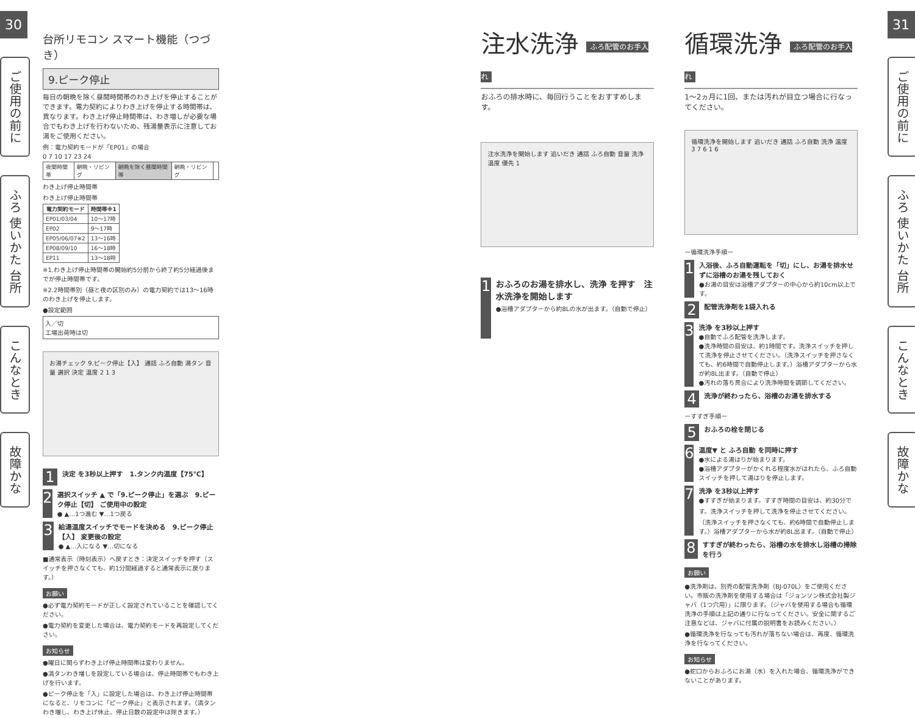30
ご使用の前に
ふろ 使いかた 台所
こんなとき
故障かな
台所リモコン スマート機能（つづき）
9.ピーク停止
毎日の朝晩を除く昼間時間帯のわき上げを停止することができます。電力契約によりわき上げを停止する時間帯は、異なります。わき上げ停止時間帯は、わき増しが必要な場合でもわき上げを行わないため、残湯量表示に注意してお湯をご使用ください。
例：電力契約モードが「EP01」の場合
0 7 10 17 23 24
| 夜間時間帯 | 朝晩・リビング | 朝晩を除く昼間時間帯 | 朝晩・リビング | |
わき上げ停止時間帯
わき上げ停止時間帯
| 電力契約モード | 時間帯※1 |
| --- | --- |
| EP01/03/04 | 10〜17時 |
| EP02 | 9〜17時 |
| EP05/06/07※2 | 13〜16時 |
| EP08/09/10 | 16〜18時 |
| EP11 | 13〜18時 |
※1.わき上げ停止時間帯の開始約5分前から終了約5分経過後までが停止時間帯です。
※2.2時間帯別（昼と夜の区別のみ）の電力契約では13〜16時のわき上げを停止します。
●設定範囲
入／切
工場出荷時は切
お湯チェック 9.ピーク停止【入】 通話 ふろ自動 湯タン 音量 選択 決定 温度 2 1 3
1
決定 を3秒以上押す　1.タンク内温度【75℃】
2
選択スイッチ ▲ で「9.ピーク停止」を選ぶ　9.ピーク停止【切】 ご使用中の設定
● ▲…1つ進む ▼…1つ戻る
3
給湯温度スイッチでモードを決める　9.ピーク停止【入】 変更後の設定
● ▲…入になる ▼…切になる
■通常表示（時刻表示）へ戻すとき：決定スイッチを押す（スイッチを押さなくても、約1分間経過すると通常表示に戻ります。）
お願い
●必ず電力契約モードが正しく設定されていることを確認してください。
●電力契約を変更した場合は、電力契約モードを再設定してください。
お知らせ
●曜日に関らずわき上げ停止時間帯は変わりません。
●満タンわき増しを設定している場合は、停止時間帯でもわき上げを行います。
●ピーク停止を「入」に設定した場合は、わき上げ停止時間帯になると、リモコンに「ピーク停止」と表示されます。（満タンわき増し、わき上げ休止、停止日数の設定中は除きます。）
注水洗浄 ふろ配管のお手入れ
おふろの排水時に、毎回行うことをおすすめします。
注水洗浄を開始します 追いだき 通話 ふろ自動 音量 洗浄 温度 優先 1
1
おふろのお湯を排水し、洗浄 を押す　注水洗浄を開始します
●浴槽アダプターから約8Lの水が出ます。（自動で停止）
循環洗浄 ふろ配管のお手入れ
1〜2ヵ月に1回、または汚れが目立つ場合に行なってください。
循環洗浄を開始します 追いだき 通話 ふろ自動 洗浄 温度 3 7 6 1 6
ー循環洗浄手順ー
1
入浴後、ふろ自動運転を「切」にし、お湯を排水せずに浴槽のお湯を残しておく
●お湯の目安は浴槽アダプターの中心から約10cm以上です。
2
配管洗浄剤を1袋入れる
3
洗浄 を3秒以上押す
●自動でふろ配管を洗浄します。
●洗浄時間の目安は、約1時間です。洗浄スイッチを押して洗浄を停止させてください。（洗浄スイッチを押さなくても、約6時間で自動停止します。）浴槽アダプターから水が約8L出ます。（自動で停止）
●汚れの落ち具合により洗浄時間を調節してください。
4
洗浄が終わったら、浴槽のお湯を排水する
ーすすぎ手順ー
5
おふろの栓を閉じる
6
温度▼ と ふろ自動 を同時に押す
●水による湯はりが始まります。
●浴槽アダプターがかくれる程度水がはれたら、ふろ自動スイッチを押して湯はりを停止します。
7
洗浄 を3秒以上押す
●すすぎが始まります。すすぎ時間の目安は、約30分です。洗浄スイッチを押して洗浄を停止させてください。（洗浄スイッチを押さなくても、約6時間で自動停止します。）浴槽アダプターから水が約8L出ます。（自動で停止）
8
すすぎが終わったら、浴槽の水を排水し浴槽の掃除を行う
お願い
●洗浄剤は、別売の配管洗浄剤（BJ-070L）をご使用ください。市販の洗浄剤を使用する場合は「ジョンソン株式会社製ジャバ（1つ穴用）」に限ります。（ジャバを使用する場合も循環洗浄の手順は上記の通りに行なってください。安全に関するご注意などは、ジャバに付属の説明書をお読みください。）
●循環洗浄を行なっても汚れが落ちない場合は、再度、循環洗浄を行なってください。
お知らせ
●蛇口からおふろにお湯（水）を入れた場合、循環洗浄ができないことがあります。
31
ご使用の前に
ふろ 使いかた 台所
こんなとき
故障かな